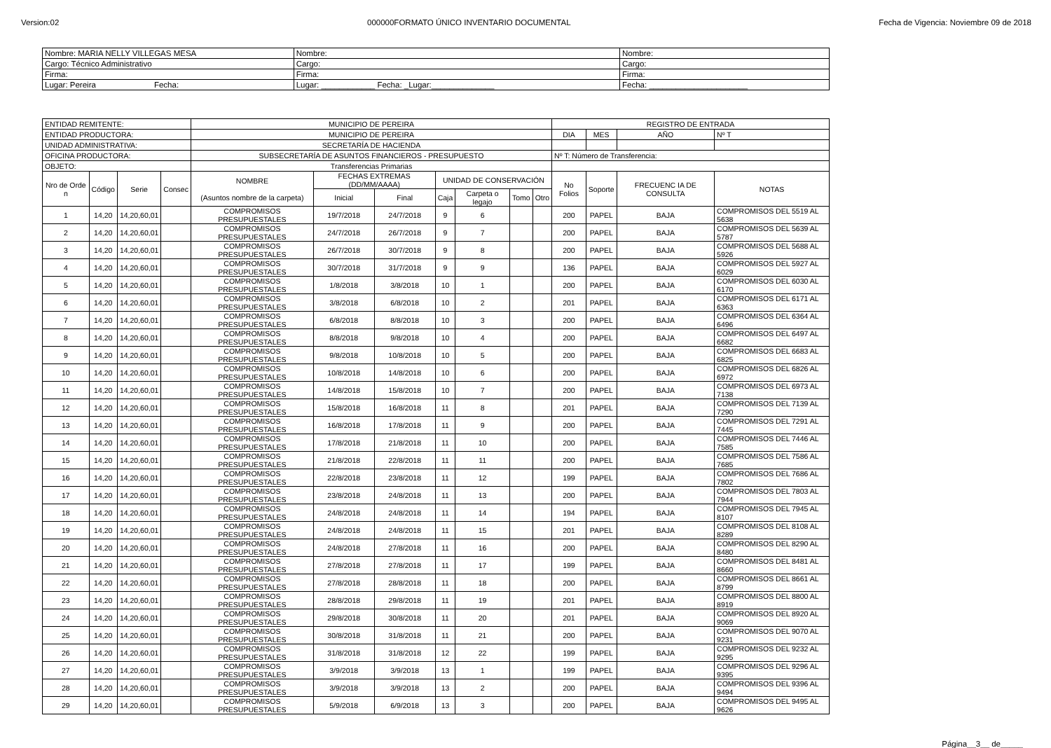Version:02 000000FORMATO ÚNICO INVENTARIO DOCUMENTAL Fecha de Vigencia: Noviembre 09 de 2018
| Nombre: MARIA NELLY VILLEGAS MESA | Nombre: | Nombre: |
| Cargo: Técnico Administrativo | Cargo: | Cargo: |
| Firma: | Firma: | Firma: |
| Lugar: Pereira Fecha: | Lugar: ____________ Fecha: _Lugar:______________ | Fecha: ______________________ |
| ENTIDAD REMITENTE: | | | | MUNICIPIO DE PEREIRA | | | | | | | REGISTRO DE ENTRADA | | | |
| ENTIDAD PRODUCTORA: | | | | MUNICIPIO DE PEREIRA | | | | | | | DIA | MES | AÑO | Nº T |
| UNIDAD ADMINISTRATIVA: | | | | SECRETARÍA DE HACIENDA | | | | | | | | | | |
| OFICINA PRODUCTORA: | | | | SUBSECRETARÍA DE ASUNTOS FINANCIEROS - PRESUPUESTO | | | | | | | Nº T: Número de Transferencia: | | | |
| OBJETO: | | | | Transferencias Primarias | | | | | | | | | | |
| Nro de Orde n | Código | Serie | Consec | NOMBRE (Asuntos nombre de la carpeta) | FECHAS EXTREMAS (DD/MM/AAAA) | | UNIDAD DE CONSERVACIÓN | | | | No Folios | Soporte | FRECUENC IA DE CONSULTA | NOTAS |
| | | | | | Inicial | Final | Caja | Carpeta o legajo | Tomo | Otro | | | | |
| 1 | 14,20 | 14,20,60,01 | | COMPROMISOS PRESUPUESTALES | 19/7/2018 | 24/7/2018 | 9 | 6 | | | 200 | PAPEL | BAJA | COMPROMISOS DEL 5519 AL 5638 |
| 2 | 14,20 | 14,20,60,01 | | COMPROMISOS PRESUPUESTALES | 24/7/2018 | 26/7/2018 | 9 | 7 | | | 200 | PAPEL | BAJA | COMPROMISOS DEL 5639 AL 5787 |
| 3 | 14,20 | 14,20,60,01 | | COMPROMISOS PRESUPUESTALES | 26/7/2018 | 30/7/2018 | 9 | 8 | | | 200 | PAPEL | BAJA | COMPROMISOS DEL 5688 AL 5926 |
| 4 | 14,20 | 14,20,60,01 | | COMPROMISOS PRESUPUESTALES | 30/7/2018 | 31/7/2018 | 9 | 9 | | | 136 | PAPEL | BAJA | COMPROMISOS DEL 5927 AL 6029 |
| 5 | 14,20 | 14,20,60,01 | | COMPROMISOS PRESUPUESTALES | 1/8/2018 | 3/8/2018 | 10 | 1 | | | 200 | PAPEL | BAJA | COMPROMISOS DEL 6030 AL 6170 |
| 6 | 14,20 | 14,20,60,01 | | COMPROMISOS PRESUPUESTALES | 3/8/2018 | 6/8/2018 | 10 | 2 | | | 201 | PAPEL | BAJA | COMPROMISOS DEL 6171 AL 6363 |
| 7 | 14,20 | 14,20,60,01 | | COMPROMISOS PRESUPUESTALES | 6/8/2018 | 8/8/2018 | 10 | 3 | | | 200 | PAPEL | BAJA | COMPROMISOS DEL 6364 AL 6496 |
| 8 | 14,20 | 14,20,60,01 | | COMPROMISOS PRESUPUESTALES | 8/8/2018 | 9/8/2018 | 10 | 4 | | | 200 | PAPEL | BAJA | COMPROMISOS DEL 6497 AL 6682 |
| 9 | 14,20 | 14,20,60,01 | | COMPROMISOS PRESUPUESTALES | 9/8/2018 | 10/8/2018 | 10 | 5 | | | 200 | PAPEL | BAJA | COMPROMISOS DEL 6683 AL 6825 |
| 10 | 14,20 | 14,20,60,01 | | COMPROMISOS PRESUPUESTALES | 10/8/2018 | 14/8/2018 | 10 | 6 | | | 200 | PAPEL | BAJA | COMPROMISOS DEL 6826 AL 6972 |
| 11 | 14,20 | 14,20,60,01 | | COMPROMISOS PRESUPUESTALES | 14/8/2018 | 15/8/2018 | 10 | 7 | | | 200 | PAPEL | BAJA | COMPROMISOS DEL 6973 AL 7138 |
| 12 | 14,20 | 14,20,60,01 | | COMPROMISOS PRESUPUESTALES | 15/8/2018 | 16/8/2018 | 11 | 8 | | | 201 | PAPEL | BAJA | COMPROMISOS DEL 7139 AL 7290 |
| 13 | 14,20 | 14,20,60,01 | | COMPROMISOS PRESUPUESTALES | 16/8/2018 | 17/8/2018 | 11 | 9 | | | 200 | PAPEL | BAJA | COMPROMISOS DEL 7291 AL 7445 |
| 14 | 14,20 | 14,20,60,01 | | COMPROMISOS PRESUPUESTALES | 17/8/2018 | 21/8/2018 | 11 | 10 | | | 200 | PAPEL | BAJA | COMPROMISOS DEL 7446 AL 7585 |
| 15 | 14,20 | 14,20,60,01 | | COMPROMISOS PRESUPUESTALES | 21/8/2018 | 22/8/2018 | 11 | 11 | | | 200 | PAPEL | BAJA | COMPROMISOS DEL 7586 AL 7685 |
| 16 | 14,20 | 14,20,60,01 | | COMPROMISOS PRESUPUESTALES | 22/8/2018 | 23/8/2018 | 11 | 12 | | | 199 | PAPEL | BAJA | COMPROMISOS DEL 7686 AL 7802 |
| 17 | 14,20 | 14,20,60,01 | | COMPROMISOS PRESUPUESTALES | 23/8/2018 | 24/8/2018 | 11 | 13 | | | 200 | PAPEL | BAJA | COMPROMISOS DEL 7803 AL 7944 |
| 18 | 14,20 | 14,20,60,01 | | COMPROMISOS PRESUPUESTALES | 24/8/2018 | 24/8/2018 | 11 | 14 | | | 194 | PAPEL | BAJA | COMPROMISOS DEL 7945 AL 8107 |
| 19 | 14,20 | 14,20,60,01 | | COMPROMISOS PRESUPUESTALES | 24/8/2018 | 24/8/2018 | 11 | 15 | | | 201 | PAPEL | BAJA | COMPROMISOS DEL 8108 AL 8289 |
| 20 | 14,20 | 14,20,60,01 | | COMPROMISOS PRESUPUESTALES | 24/8/2018 | 27/8/2018 | 11 | 16 | | | 200 | PAPEL | BAJA | COMPROMISOS DEL 8290 AL 8480 |
| 21 | 14,20 | 14,20,60,01 | | COMPROMISOS PRESUPUESTALES | 27/8/2018 | 27/8/2018 | 11 | 17 | | | 199 | PAPEL | BAJA | COMPROMISOS DEL 8481 AL 8660 |
| 22 | 14,20 | 14,20,60,01 | | COMPROMISOS PRESUPUESTALES | 27/8/2018 | 28/8/2018 | 11 | 18 | | | 200 | PAPEL | BAJA | COMPROMISOS DEL 8661 AL 8799 |
| 23 | 14,20 | 14,20,60,01 | | COMPROMISOS PRESUPUESTALES | 28/8/2018 | 29/8/2018 | 11 | 19 | | | 201 | PAPEL | BAJA | COMPROMISOS DEL 8800 AL 8919 |
| 24 | 14,20 | 14,20,60,01 | | COMPROMISOS PRESUPUESTALES | 29/8/2018 | 30/8/2018 | 11 | 20 | | | 201 | PAPEL | BAJA | COMPROMISOS DEL 8920 AL 9069 |
| 25 | 14,20 | 14,20,60,01 | | COMPROMISOS PRESUPUESTALES | 30/8/2018 | 31/8/2018 | 11 | 21 | | | 200 | PAPEL | BAJA | COMPROMISOS DEL 9070 AL 9231 |
| 26 | 14,20 | 14,20,60,01 | | COMPROMISOS PRESUPUESTALES | 31/8/2018 | 31/8/2018 | 12 | 22 | | | 199 | PAPEL | BAJA | COMPROMISOS DEL 9232 AL 9295 |
| 27 | 14,20 | 14,20,60,01 | | COMPROMISOS PRESUPUESTALES | 3/9/2018 | 3/9/2018 | 13 | 1 | | | 199 | PAPEL | BAJA | COMPROMISOS DEL 9296 AL 9395 |
| 28 | 14,20 | 14,20,60,01 | | COMPROMISOS PRESUPUESTALES | 3/9/2018 | 3/9/2018 | 13 | 2 | | | 200 | PAPEL | BAJA | COMPROMISOS DEL 9396 AL 9494 |
| 29 | 14,20 | 14,20,60,01 | | COMPROMISOS PRESUPUESTALES | 5/9/2018 | 6/9/2018 | 13 | 3 | | | 200 | PAPEL | BAJA | COMPROMISOS DEL 9495 AL 9626 |
Página__3__ de_____